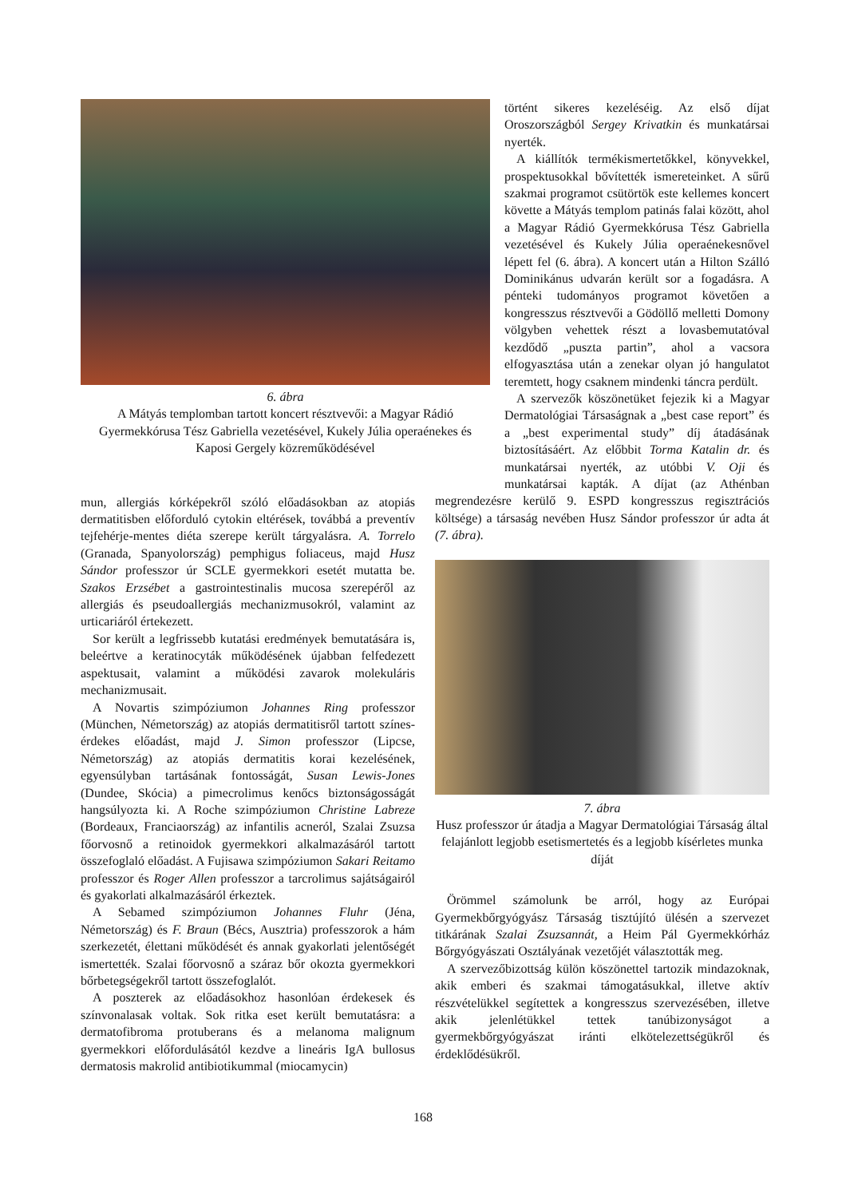6. ábra
A Mátyás templomban tartott koncert résztvevői: a Magyar Rádió Gyermekkórusa Tész Gabriella vezetésével, Kukely Júlia operaénekes és Kaposi Gergely közreműködésével
mun, allergiás kórképekről szóló előadásokban az atopiás dermatitisben előforduló cytokin eltérések, továbbá a preventív tejfehérje-mentes diéta szerepe került tárgyalásra. A. Torrelo (Granada, Spanyolország) pemphigus foliaceus, majd Husz Sándor professzor úr SCLE gyermekkori esetét mutatta be. Szakos Erzsébet a gastrointestinalis mucosa szerepéről az allergiás és pseudoallergiás mechanizmusokról, valamint az urticariáról értekezett.
Sor került a legfrissebb kutatási eredmények bemutatására is, beleértve a keratinocyták működésének újabban felfedezett aspektusait, valamint a működési zavarok molekuláris mechanizmusait.
A Novartis szimpóziumon Johannes Ring professzor (München, Németország) az atopiás dermatitisről tartott színes-érdekes előadást, majd J. Simon professzor (Lipcse, Németország) az atopiás dermatitis korai kezelésének, egyensúlyban tartásának fontosságát, Susan Lewis-Jones (Dundee, Skócia) a pimecrolimus kenőcs biztonságosságát hangsúlyozta ki. A Roche szimpóziumon Christine Labreze (Bordeaux, Franciaország) az infantilis acneról, Szalai Zsuzsa főorvosnő a retinoidok gyermekkori alkalmazásáról tartott összefoglaló előadást. A Fujisawa szimpóziumon Sakari Reitamo professzor és Roger Allen professzor a tarcrolimus sajátságairól és gyakorlati alkalmazásáról érkeztek.
A Sebamed szimpóziumon Johannes Fluhr (Jéna, Németország) és F. Braun (Bécs, Ausztria) professzorok a hám szerkezetét, élettani működését és annak gyakorlati jelentőségét ismertették. Szalai főorvosnő a száraz bőr okozta gyermekkori bőrbetegségekről tartott összefoglalót.
A poszterek az előadásokhoz hasonlóan érdekesek és színvonalasak voltak. Sok ritka eset került bemutatásra: a dermatofibroma protuberans és a melanoma malignum gyermekkori előfordulásától kezdve a lineáris IgA bullosus dermatosis makrolid antibiotikummal (miocamycin)
történt sikeres kezeléséig. Az első díjat Oroszországból Sergey Krivatkin és munkatársai nyerték.
A kiállítók termékismertetőkkel, könyvekkel, prospektusokkal bővítették ismereteinket. A sűrű szakmai programot csütörtök este kellemes koncert követte a Mátyás templom patinás falai között, ahol a Magyar Rádió Gyermekkórusa Tész Gabriella vezetésével és Kukely Júlia operaénekesnővel lépett fel (6. ábra). A koncert után a Hilton Szálló Dominikánus udvarán került sor a fogadásra. A pénteki tudományos programot követően a kongresszus résztvevői a Gödöllő melletti Domony völgyben vehettek részt a lovasbemutatóval kezdődő „puszta partin”, ahol a vacsora elfogyasztása után a zenekar olyan jó hangulatot teremtett, hogy csaknem mindenki táncra perdült.
A szervezők köszönetüket fejezik ki a Magyar Dermatológiai Társaságnak a „best case report” és a „best experimental study” díj átadásának biztosításáért. Az előbbit Torma Katalin dr. és munkatársai nyerték, az utóbbi V. Oji és munkatársai kapták. A díjat (az Athénban megrendezésre kerülő 9. ESPD kongresszus regisztrációs költsége) a társaság nevében Husz Sándor professzor úr adta át (7. ábra).
7. ábra
Husz professzor úr átadja a Magyar Dermatológiai Társaság által felajánlott legjobb esetismertetés és a legjobb kísérletes munka díját
Örömmel számolunk be arról, hogy az Európai Gyermekbőrgyógyász Társaság tisztújító ülésén a szervezet titkárának Szalai Zsuzsannát, a Heim Pál Gyermekkórház Bőrgyógyászati Osztályának vezetőjét választották meg.
A szervezőbizottság külön köszönettel tartozik mindazoknak, akik emberi és szakmai támogatásukkal, illetve aktív részvételükkel segítettek a kongresszus szervezésében, illetve akik jelenlétükkel tettek tanúbizonyságot a gyermekbőrgyógyászat iránti elkötelezettségükről és érdeklődésükről.
168